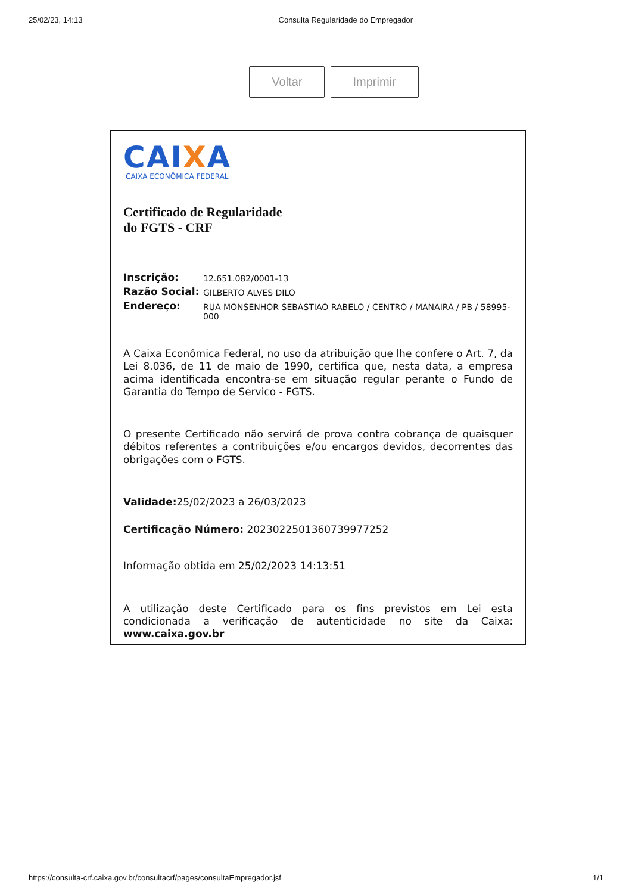25/02/23, 14:13 Consulta Regularidade do Empregador
Voltar Imprimir
CAIXA
CAIXA ECONÔMICA FEDERAL
Certificado de Regularidade
do FGTS - CRF
| Inscrição: | 12.651.082/0001-13 |
| Razão Social: | GILBERTO ALVES DILO |
| Endereço: | RUA MONSENHOR SEBASTIAO RABELO / CENTRO / MANAIRA / PB / 58995-000 |
A Caixa Econômica Federal, no uso da atribuição que lhe confere o Art. 7, da Lei 8.036, de 11 de maio de 1990, certifica que, nesta data, a empresa acima identificada encontra-se em situação regular perante o Fundo de Garantia do Tempo de Servico - FGTS.
O presente Certificado não servirá de prova contra cobrança de quaisquer débitos referentes a contribuições e/ou encargos devidos, decorrentes das obrigações com o FGTS.
Validade: 25/02/2023 a 26/03/2023
Certificação Número: 2023022501360739977252
Informação obtida em 25/02/2023 14:13:51
A utilização deste Certificado para os fins previstos em Lei esta condicionada a verificação de autenticidade no site da Caixa: www.caixa.gov.br
https://consulta-crf.caixa.gov.br/consultacrf/pages/consultaEmpregador.jsf 1/1